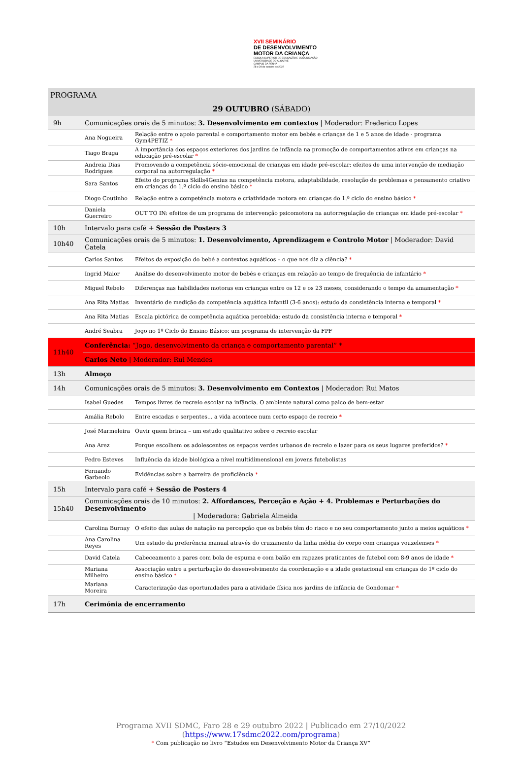XVII SEMINÁRIO
DE DESENVOLVIMENTO
MOTOR DA CRIANÇA
ESCOLA SUPERIOR DE EDUCAÇÃO E COMUNICAÇÃO
UNIVERSIDADE DO ALGARVE
CAMPUS DA PENHA
28 e 29 de outubro de 2022
| PROGRAMA | | |
| 29 OUTUBRO (SÁBADO) | | |
| 9h | Comunicações orais de 5 minutos: 3. Desenvolvimento em contextos / Moderador: Frederico Lopes | |
| | Ana Nogueira | Relação entre o apoio parental e comportamento motor em bebés e crianças de 1 e 5 anos de idade - programa Gym4PETIZ * |
| | Tiago Braga | A importância dos espaços exteriores dos jardins de infância na promoção de comportamentos ativos em crianças na educação pré-escolar * |
| | Andreia Dias Rodrigues | Promovendo a competência sócio-emocional de crianças em idade pré-escolar: efeitos de uma intervenção de mediação corporal na autorregulação * |
| | Sara Santos | Efeito do programa Skills4Genius na competência motora, adaptabilidade, resolução de problemas e pensamento criativo em crianças do 1.º ciclo do ensino básico * |
| | Diogo Coutinho | Relação entre a competência motora e criatividade motora em crianças do 1.º ciclo do ensino básico * |
| | Daniela Guerreiro | OUT TO IN: efeitos de um programa de intervenção psicomotora na autorregulação de crianças em idade pré-escolar * |
| 10h | Intervalo para café + Sessão de Posters 3 | |
| 10h40 | Comunicações orais de 5 minutos: 1. Desenvolvimento, Aprendizagem e Controlo Motor / Moderador: David Catela | |
| | Carlos Santos | Efeitos da exposição do bebé a contextos aquáticos – o que nos diz a ciência? * |
| | Ingrid Maior | Análise do desenvolvimento motor de bebés e crianças em relação ao tempo de frequência de infantário * |
| | Miguel Rebelo | Diferenças nas habilidades motoras em crianças entre os 12 e os 23 meses, considerando o tempo da amamentação * |
| | Ana Rita Matias | Inventário de medição da competência aquática infantil (3-6 anos): estudo da consistência interna e temporal * |
| | Ana Rita Matias | Escala pictórica de competência aquática percebida: estudo da consistência interna e temporal * |
| | André Seabra | Jogo no 1º Ciclo do Ensino Básico: um programa de intervenção da FPF |
| 11h40 | Conferência: “Jogo, desenvolvimento da criança e comportamento parental” * | |
| | Carlos Neto / Moderador: Rui Mendes | |
| 13h | Almoço | |
| 14h | Comunicações orais de 5 minutos: 3. Desenvolvimento em Contextos / Moderador: Rui Matos | |
| | Isabel Guedes | Tempos livres de recreio escolar na infância. O ambiente natural como palco de bem-estar |
| | Amália Rebolo | Entre escadas e serpentes... a vida acontece num certo espaço de recreio * |
| | José Marmeleira | Ouvir quem brinca – um estudo qualitativo sobre o recreio escolar |
| | Ana Arez | Porque escolhem os adolescentes os espaços verdes urbanos de recreio e lazer para os seus lugares preferidos? * |
| | Pedro Esteves | Influência da idade biológica a nível multidimensional em jovens futebolistas |
| | Fernando Garbeolo | Evidências sobre a barreira de proficiência * |
| 15h | Intervalo para café + Sessão de Posters 4 | |
| 15h40 | Comunicações orais de 10 minutos: 2. Affordances, Perceção e Ação + 4. Problemas e Perturbações do Desenvolvimento / Moderadora: Gabriela Almeida | |
| | Carolina Burnay | O efeito das aulas de natação na percepção que os bebés têm do risco e no seu comportamento junto a meios aquáticos * |
| | Ana Carolina Reyes | Um estudo da preferência manual através do cruzamento da linha média do corpo com crianças vouzelenses * |
| | David Catela | Cabeceamento a pares com bola de espuma e com balão em rapazes praticantes de futebol com 8-9 anos de idade * |
| | Mariana Milheiro | Associação entre a perturbação do desenvolvimento da coordenação e a idade gestacional em crianças do 1º ciclo do ensino básico * |
| | Mariana Moreira | Caracterização das oportunidades para a atividade física nos jardins de infância de Gondomar * |
| 17h | Cerimónia de encerramento | |
Programa XVII SDMC, Faro 28 e 29 outubro 2022 | Publicado em 27/10/2022
(https://www.17sdmc2022.com/programa)
* Com publicação no livro “Estudos em Desenvolvimento Motor da Criança XV”